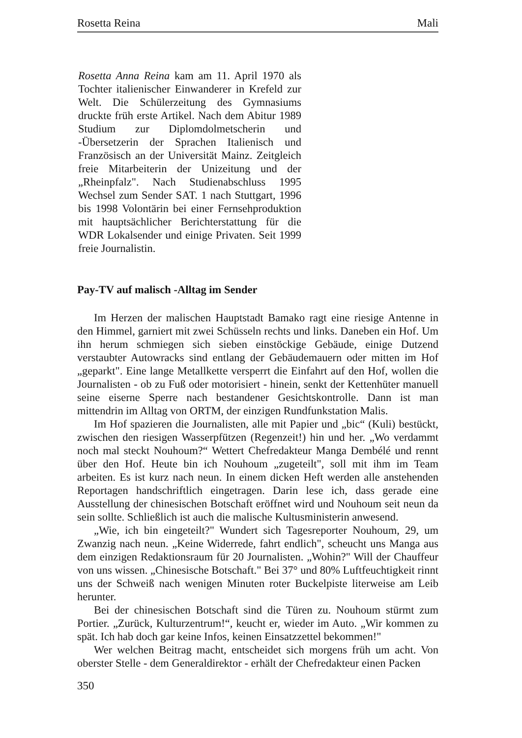Rosetta Reina Mali
Rosetta Anna Reina kam am 11. April 1970 als Tochter italienischer Einwanderer in Krefeld zur Welt. Die Schülerzeitung des Gymnasiums druckte früh erste Artikel. Nach dem Abitur 1989 Studium zur Diplomdolmetscherin und -Übersetzerin der Sprachen Italienisch und Französisch an der Universität Mainz. Zeitgleich freie Mitarbeiterin der Unizeitung und der „Rheinpfalz". Nach Studienabschluss 1995 Wechsel zum Sender SAT. 1 nach Stuttgart, 1996 bis 1998 Volontärin bei einer Fernsehproduktion mit hauptsächlicher Berichterstattung für die WDR Lokalsender und einige Privaten. Seit 1999 freie Journalistin.
Pay-TV auf malisch -Alltag im Sender
Im Herzen der malischen Hauptstadt Bamako ragt eine riesige Antenne in den Himmel, garniert mit zwei Schüsseln rechts und links. Daneben ein Hof. Um ihn herum schmiegen sich sieben einstöckige Gebäude, einige Dutzend verstaubter Autowracks sind entlang der Gebäudemauern oder mitten im Hof „geparkt". Eine lange Metallkette versperrt die Einfahrt auf den Hof, wollen die Journalisten - ob zu Fuß oder motorisiert - hinein, senkt der Kettenhüter manuell seine eiserne Sperre nach bestandener Gesichtskontrolle. Dann ist man mittendrin im Alltag von ORTM, der einzigen Rundfunkstation Malis.
Im Hof spazieren die Journalisten, alle mit Papier und „bic“ (Kuli) bestückt, zwischen den riesigen Wasserpfützen (Regenzeit!) hin und her. „Wo verdammt noch mal steckt Nouhoum?“ Wettert Chefredakteur Manga Dembélé und rennt über den Hof. Heute bin ich Nouhoum „zugeteilt", soll mit ihm im Team arbeiten. Es ist kurz nach neun. In einem dicken Heft werden alle anstehenden Reportagen handschriftlich eingetragen. Darin lese ich, dass gerade eine Ausstellung der chinesischen Botschaft eröffnet wird und Nouhoum seit neun da sein sollte. Schließlich ist auch die malische Kultusministerin anwesend.
„Wie, ich bin eingeteilt?" Wundert sich Tagesreporter Nouhoum, 29, um Zwanzig nach neun. „Keine Widerrede, fahrt endlich", scheucht uns Manga aus dem einzigen Redaktionsraum für 20 Journalisten. „Wohin?" Will der Chauffeur von uns wissen. „Chinesische Botschaft." Bei 37° und 80% Luftfeuchtigkeit rinnt uns der Schweiß nach wenigen Minuten roter Buckelpiste literweise am Leib herunter.
Bei der chinesischen Botschaft sind die Türen zu. Nouhoum stürmt zum Portier. „Zurück, Kulturzentrum!“, keucht er, wieder im Auto. „Wir kommen zu spät. Ich hab doch gar keine Infos, keinen Einsatzzettel bekommen!"
Wer welchen Beitrag macht, entscheidet sich morgens früh um acht. Von oberster Stelle - dem Generaldirektor - erhält der Chefredakteur einen Packen
350